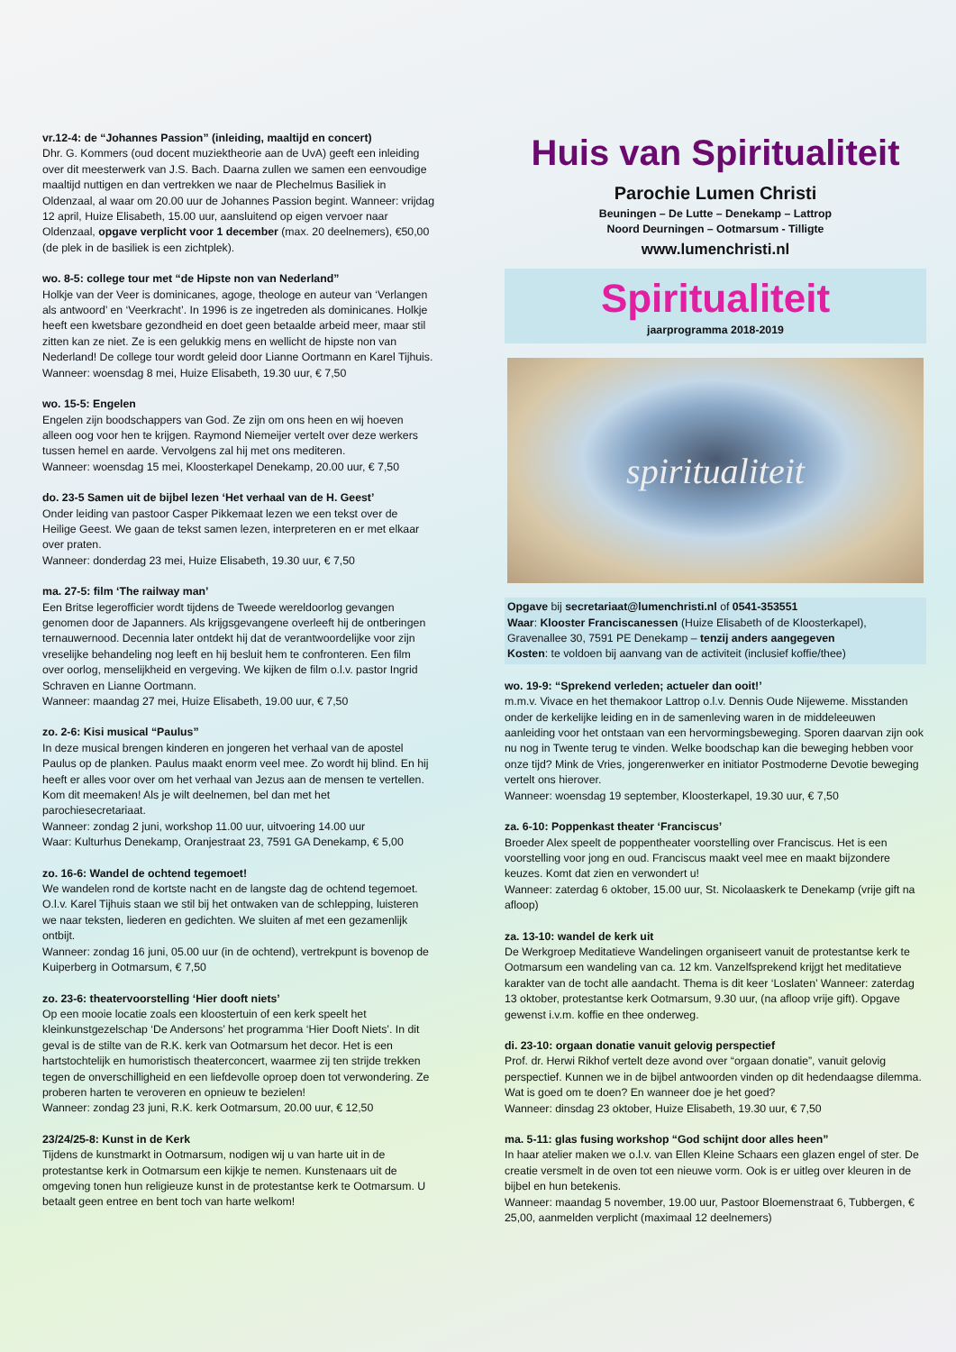vr.12-4: de “Johannes Passion” (inleiding, maaltijd en concert)
Dhr. G. Kommers (oud docent muziektheorie aan de UvA) geeft een inleiding over dit meesterwerk van J.S. Bach. Daarna zullen we samen een eenvoudige maaltijd nuttigen en dan vertrekken we naar de Plechelmus Basiliek in Oldenzaal, al waar om 20.00 uur de Johannes Passion begint. Wanneer: vrijdag 12 april, Huize Elisabeth, 15.00 uur, aansluitend op eigen vervoer naar Oldenzaal, opgave verplicht voor 1 december (max. 20 deelnemers), €50,00 (de plek in de basiliek is een zichtplek).
wo. 8-5: college tour met “de Hipste non van Nederland”
Holkje van der Veer is dominicanes, agoge, theologe en auteur van ‘Verlangen als antwoord’ en ‘Veerkracht’. In 1996 is ze ingetreden als dominicanes. Holkje heeft een kwetsbare gezondheid en doet geen betaalde arbeid meer, maar stil zitten kan ze niet. Ze is een gelukkig mens en wellicht de hipste non van Nederland! De college tour wordt geleid door Lianne Oortmann en Karel Tijhuis.
Wanneer: woensdag 8 mei, Huize Elisabeth, 19.30 uur, € 7,50
wo. 15-5: Engelen
Engelen zijn boodschappers van God. Ze zijn om ons heen en wij hoeven alleen oog voor hen te krijgen. Raymond Niemeijer vertelt over deze werkers tussen hemel en aarde. Vervolgens zal hij met ons mediteren.
Wanneer: woensdag 15 mei, Kloosterkapel Denekamp, 20.00 uur, € 7,50
do. 23-5 Samen uit de bijbel lezen ‘Het verhaal van de H. Geest’
Onder leiding van pastoor Casper Pikkemaat lezen we een tekst over de Heilige Geest. We gaan de tekst samen lezen, interpreteren en er met elkaar over praten.
Wanneer: donderdag 23 mei, Huize Elisabeth, 19.30 uur, € 7,50
ma. 27-5: film ‘The railway man’
Een Britse legerofficier wordt tijdens de Tweede wereldoorlog gevangen genomen door de Japanners. Als krijgsgevangene overleeft hij de ontberingen ternauwernood. Decennia later ontdekt hij dat de verantwoordelijke voor zijn vreselijke behandeling nog leeft en hij besluit hem te confronteren. Een film over oorlog, menselijkheid en vergeving. We kijken de film o.l.v. pastor Ingrid Schraven en Lianne Oortmann.
Wanneer: maandag 27 mei, Huize Elisabeth, 19.00 uur, € 7,50
zo. 2-6: Kisi musical “Paulus”
In deze musical brengen kinderen en jongeren het verhaal van de apostel Paulus op de planken. Paulus maakt enorm veel mee. Zo wordt hij blind. En hij heeft er alles voor over om het verhaal van Jezus aan de mensen te vertellen. Kom dit meemaken! Als je wilt deelnemen, bel dan met het parochiesecretariaat.
Wanneer: zondag 2 juni, workshop 11.00 uur, uitvoering 14.00 uur
Waar: Kulturhus Denekamp, Oranjestraat 23, 7591 GA Denekamp, € 5,00
zo. 16-6: Wandel de ochtend tegemoet!
We wandelen rond de kortste nacht en de langste dag de ochtend tegemoet. O.l.v. Karel Tijhuis staan we stil bij het ontwaken van de schlepping, luisteren we naar teksten, liederen en gedichten. We sluiten af met een gezamenlijk ontbijt.
Wanneer: zondag 16 juni, 05.00 uur (in de ochtend), vertrekpunt is bovenop de Kuiperberg in Ootmarsum, € 7,50
zo. 23-6: theatervoorstelling ‘Hier dooft niets’
Op een mooie locatie zoals een kloostertuin of een kerk speelt het kleinkunstgezelschap ‘De Andersons’ het programma ‘Hier Dooft Niets’. In dit geval is de stilte van de R.K. kerk van Ootmarsum het decor. Het is een hartstochtelijk en humoristisch theaterconcert, waarmee zij ten strijde trekken tegen de onverschilligheid en een liefdevolle oproep doen tot verwondering. Ze proberen harten te veroveren en opnieuw te bezielen!
Wanneer: zondag 23 juni, R.K. kerk Ootmarsum, 20.00 uur, € 12,50
23/24/25-8: Kunst in de Kerk
Tijdens de kunstmarkt in Ootmarsum, nodigen wij u van harte uit in de protestantse kerk in Ootmarsum een kijkje te nemen. Kunstenaars uit de omgeving tonen hun religieuze kunst in de protestantse kerk te Ootmarsum. U betaalt geen entree en bent toch van harte welkom!
Huis van Spiritualiteit
Parochie Lumen Christi
Beuningen – De Lutte – Denekamp – Lattrop
Noord Deurningen – Ootmarsum - Tilligte
www.lumenchristi.nl
Spiritualiteit
jaarprogramma 2018-2019
spiritualiteit
Opgave bij secretariaat@lumenchristi.nl of 0541-353551
Waar: Klooster Franciscanessen (Huize Elisabeth of de Kloosterkapel), Gravenallee 30, 7591 PE Denekamp – tenzij anders aangegeven
Kosten: te voldoen bij aanvang van de activiteit (inclusief koffie/thee)
wo. 19-9: “Sprekend verleden; actueler dan ooit!’
m.m.v. Vivace en het themakoor Lattrop o.l.v. Dennis Oude Nijeweme. Misstanden onder de kerkelijke leiding en in de samenleving waren in de middeleeuwen aanleiding voor het ontstaan van een hervormingsbeweging. Sporen daarvan zijn ook nu nog in Twente terug te vinden. Welke boodschap kan die beweging hebben voor onze tijd? Mink de Vries, jongerenwerker en initiator Postmoderne Devotie beweging vertelt ons hierover.
Wanneer: woensdag 19 september, Kloosterkapel, 19.30 uur, € 7,50
za. 6-10: Poppenkast theater ‘Franciscus’
Broeder Alex speelt de poppentheater voorstelling over Franciscus. Het is een voorstelling voor jong en oud. Franciscus maakt veel mee en maakt bijzondere keuzes. Komt dat zien en verwondert u!
Wanneer: zaterdag 6 oktober, 15.00 uur, St. Nicolaaskerk te Denekamp (vrije gift na afloop)
za. 13-10: wandel de kerk uit
De Werkgroep Meditatieve Wandelingen organiseert vanuit de protestantse kerk te Ootmarsum een wandeling van ca. 12 km. Vanzelfsprekend krijgt het meditatieve karakter van de tocht alle aandacht. Thema is dit keer ‘Loslaten’ Wanneer: zaterdag 13 oktober, protestantse kerk Ootmarsum, 9.30 uur, (na afloop vrije gift). Opgave gewenst i.v.m. koffie en thee onderweg.
di. 23-10: orgaan donatie vanuit gelovig perspectief
Prof. dr. Herwi Rikhof vertelt deze avond over “orgaan donatie”, vanuit gelovig perspectief. Kunnen we in de bijbel antwoorden vinden op dit hedendaagse dilemma. Wat is goed om te doen? En wanneer doe je het goed?
Wanneer: dinsdag 23 oktober, Huize Elisabeth, 19.30 uur, € 7,50
ma. 5-11: glas fusing workshop “God schijnt door alles heen”
In haar atelier maken we o.l.v. van Ellen Kleine Schaars een glazen engel of ster. De creatie versmelt in de oven tot een nieuwe vorm. Ook is er uitleg over kleuren in de bijbel en hun betekenis.
Wanneer: maandag 5 november, 19.00 uur, Pastoor Bloemenstraat 6, Tubbergen, € 25,00, aanmelden verplicht (maximaal 12 deelnemers)